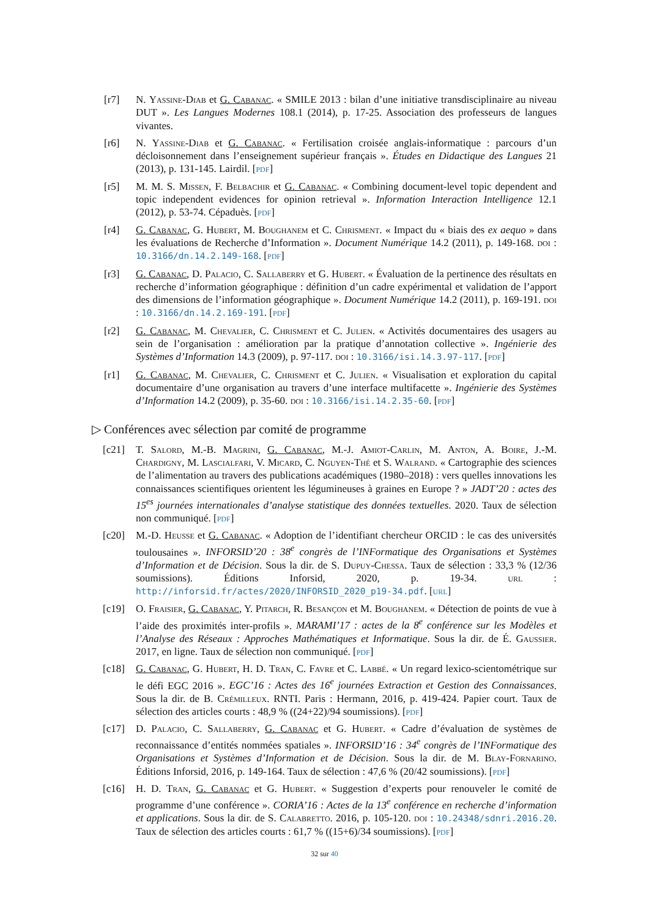[r7] N. Yassine-Diab et G. Cabanac. « SMILE 2013 : bilan d’une initiative transdisciplinaire au niveau DUT ». Les Langues Modernes 108.1 (2014), p. 17-25. Association des professeurs de langues vivantes.
[r6] N. Yassine-Diab et G. Cabanac. « Fertilisation croisée anglais-informatique : parcours d’un décloisonnement dans l’enseignement supérieur français ». Études en Didactique des Langues 21 (2013), p. 131-145. Lairdil. [pdf]
[r5] M. M. S. Missen, F. Belbachir et G. Cabanac. « Combining document-level topic dependent and topic independent evidences for opinion retrieval ». Information Interaction Intelligence 12.1 (2012), p. 53-74. Cépaduès. [pdf]
[r4] G. Cabanac, G. Hubert, M. Boughanem et C. Chrisment. « Impact du « biais des ex aequo » dans les évaluations de Recherche d’Information ». Document Numérique 14.2 (2011), p. 149-168. doi : 10.3166/dn.14.2.149-168. [pdf]
[r3] G. Cabanac, D. Palacio, C. Sallaberry et G. Hubert. « Évaluation de la pertinence des résultats en recherche d’information géographique : définition d’un cadre expérimental et validation de l’apport des dimensions de l’information géographique ». Document Numérique 14.2 (2011), p. 169-191. doi : 10.3166/dn.14.2.169-191. [pdf]
[r2] G. Cabanac, M. Chevalier, C. Chrisment et C. Julien. « Activités documentaires des usagers au sein de l’organisation : amélioration par la pratique d’annotation collective ». Ingénierie des Systèmes d’Information 14.3 (2009), p. 97-117. doi : 10.3166/isi.14.3.97-117. [pdf]
[r1] G. Cabanac, M. Chevalier, C. Chrisment et C. Julien. « Visualisation et exploration du capital documentaire d’une organisation au travers d’une interface multifacette ». Ingénierie des Systèmes d’Information 14.2 (2009), p. 35-60. doi : 10.3166/isi.14.2.35-60. [pdf]
▷ Conférences avec sélection par comité de programme
[c21] T. Salord, M.-B. Magrini, G. Cabanac, M.-J. Amiot-Carlin, M. Anton, A. Boire, J.-M. Chardigny, M. Lascialfari, V. Micard, C. Nguyen-Thé et S. Walrand. « Cartographie des sciences de l’alimentation au travers des publications académiques (1980–2018) : vers quelles innovations les connaissances scientifiques orientent les légumineuses à graines en Europe ? » JADT’20 : actes des 15<sup>es</sup> journées internationales d’analyse statistique des données textuelles. 2020. Taux de sélection non communiqué. [pdf]
[c20] M.-D. Heusse et G. Cabanac. « Adoption de l’identifiant chercheur ORCID : le cas des universités toulousaines ». INFORSID’20 : 38<sup>e</sup> congrès de l’INFormatique des Organisations et Systèmes d’Information et de Décision. Sous la dir. de S. Dupuy-Chessa. Taux de sélection : 33,3 % (12/36 soumissions). Éditions Inforsid, 2020, p. 19-34. url : http://inforsid.fr/actes/2020/INFORSID_2020_p19-34.pdf. [url]
[c19] O. Fraisier, G. Cabanac, Y. Pitarch, R. Besançon et M. Boughanem. « Détection de points de vue à l’aide des proximités inter-profils ». MARAMI’17 : actes de la 8<sup>e</sup> conférence sur les Modèles et l’Analyse des Réseaux : Approches Mathématiques et Informatique. Sous la dir. de É. Gaussier. 2017, en ligne. Taux de sélection non communiqué. [pdf]
[c18] G. Cabanac, G. Hubert, H. D. Tran, C. Favre et C. Labbé. « Un regard lexico-scientométrique sur le défi EGC 2016 ». EGC’16 : Actes des 16<sup>e</sup> journées Extraction et Gestion des Connaissances. Sous la dir. de B. Crémilleux. RNTI. Paris : Hermann, 2016, p. 419-424. Papier court. Taux de sélection des articles courts : 48,9 % ((24+22)/94 soumissions). [pdf]
[c17] D. Palacio, C. Sallaberry, G. Cabanac et G. Hubert. « Cadre d’évaluation de systèmes de reconnaissance d’entités nommées spatiales ». INFORSID’16 : 34<sup>e</sup> congrès de l’INFormatique des Organisations et Systèmes d’Information et de Décision. Sous la dir. de M. Blay-Fornarino. Éditions Inforsid, 2016, p. 149-164. Taux de sélection : 47,6 % (20/42 soumissions). [pdf]
[c16] H. D. Tran, G. Cabanac et G. Hubert. « Suggestion d’experts pour renouveler le comité de programme d’une conférence ». CORIA’16 : Actes de la 13<sup>e</sup> conférence en recherche d’information et applications. Sous la dir. de S. Calabretto. 2016, p. 105-120. doi : 10.24348/sdnri.2016.20. Taux de sélection des articles courts : 61,7 % ((15+6)/34 soumissions). [pdf]
32 sur 40